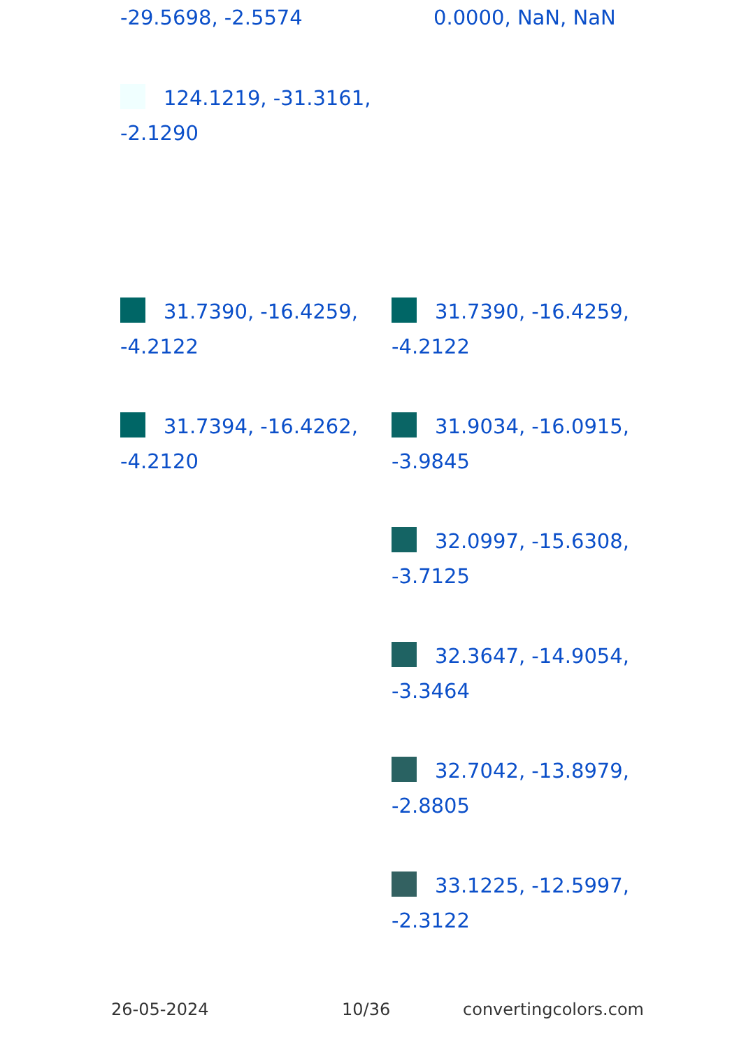-29.5698, -2.5574 0.0000, NaN, NaN
124.1219, -31.3161, -2.1290
31.7390, -16.4259, -4.2122
31.7390, -16.4259, -4.2122
31.7394, -16.4262, -4.2120
31.9034, -16.0915, -3.9845
32.0997, -15.6308, -3.7125
32.3647, -14.9054, -3.3464
32.7042, -13.8979, -2.8805
33.1225, -12.5997, -2.3122
26-05-2024 10/36 convertingcolors.com